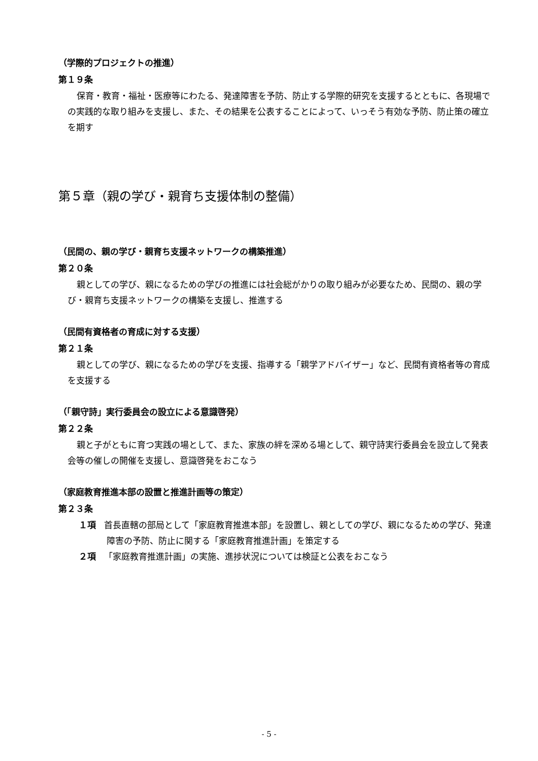（学際的プロジェクトの推進）
第１９条
保育・教育・福祉・医療等にわたる、発達障害を予防、防止する学際的研究を支援するとともに、各現場での実践的な取り組みを支援し、また、その結果を公表することによって、いっそう有効な予防、防止策の確立を期す
第５章（親の学び・親育ち支援体制の整備）
（民間の、親の学び・親育ち支援ネットワークの構築推進）
第２０条
親としての学び、親になるための学びの推進には社会総がかりの取り組みが必要なため、民間の、親の学び・親育ち支援ネットワークの構築を支援し、推進する
（民間有資格者の育成に対する支援）
第２１条
親としての学び、親になるための学びを支援、指導する「親学アドバイザー」など、民間有資格者等の育成を支援する
（「親守詩」実行委員会の設立による意識啓発）
第２２条
親と子がともに育つ実践の場として、また、家族の絆を深める場として、親守詩実行委員会を設立して発表会等の催しの開催を支援し、意識啓発をおこなう
（家庭教育推進本部の設置と推進計画等の策定）
第２３条
１項 首長直轄の部局として「家庭教育推進本部」を設置し、親としての学び、親になるための学び、発達障害の予防、防止に関する「家庭教育推進計画」を策定する
２項 「家庭教育推進計画」の実施、進捗状況については検証と公表をおこなう
- 5 -